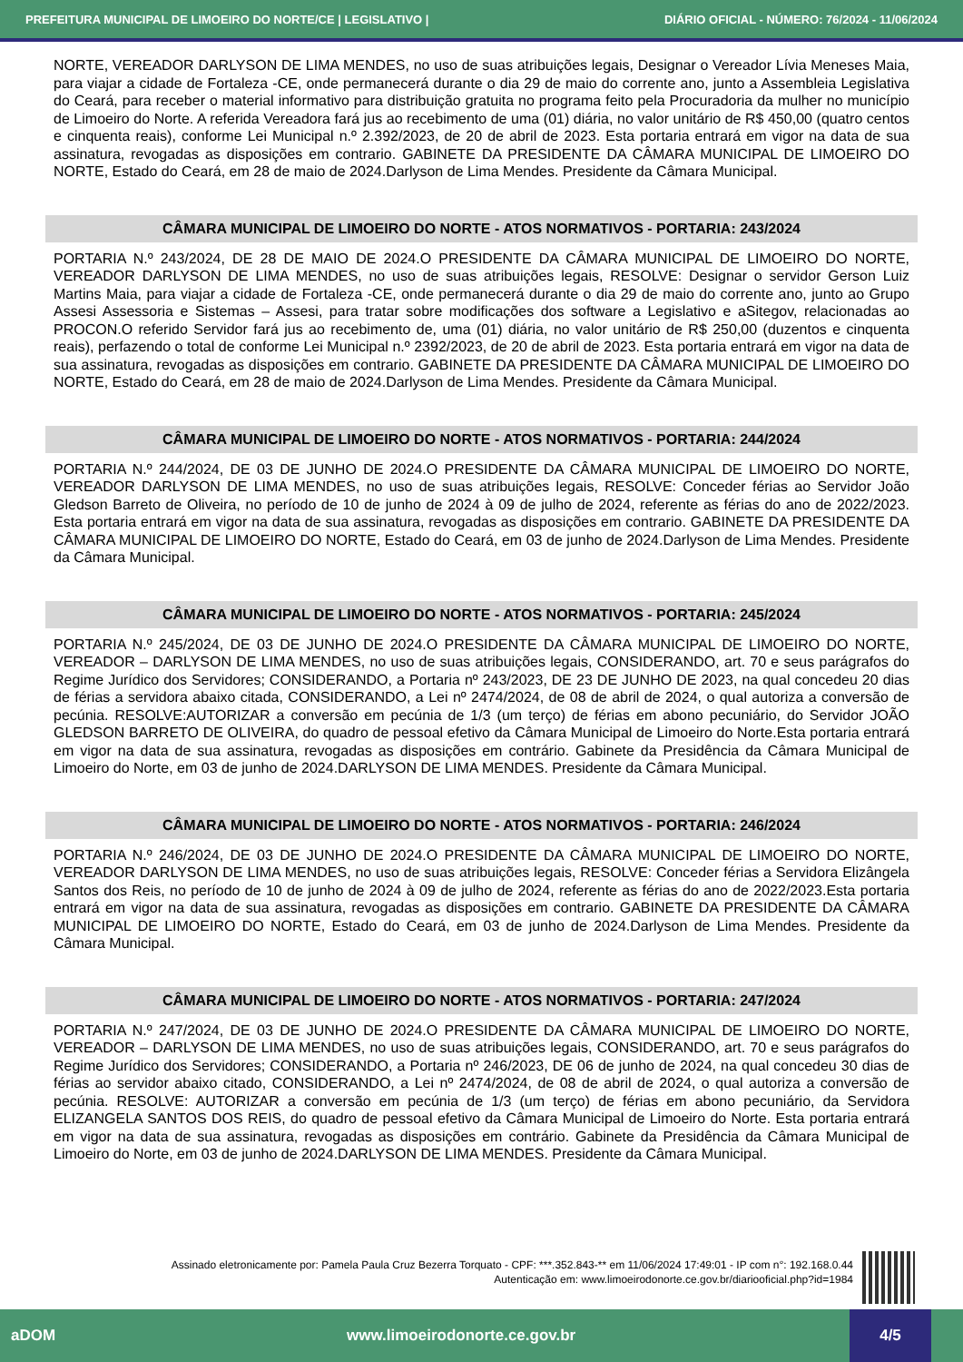PREFEITURA MUNICIPAL DE LIMOEIRO DO NORTE/CE | LEGISLATIVO | DIÁRIO OFICIAL - NÚMERO: 76/2024 - 11/06/2024
NORTE, VEREADOR DARLYSON DE LIMA MENDES, no uso de suas atribuições legais, Designar o Vereador Lívia Meneses Maia, para viajar a cidade de Fortaleza -CE, onde permanecerá durante o dia 29 de maio do corrente ano, junto a Assembleia Legislativa do Ceará, para receber o material informativo para distribuição gratuita no programa feito pela Procuradoria da mulher no município de Limoeiro do Norte. A referida Vereadora fará jus ao recebimento de uma (01) diária, no valor unitário de R$ 450,00 (quatro centos e cinquenta reais), conforme Lei Municipal n.º 2.392/2023, de 20 de abril de 2023. Esta portaria entrará em vigor na data de sua assinatura, revogadas as disposições em contrario. GABINETE DA PRESIDENTE DA CÂMARA MUNICIPAL DE LIMOEIRO DO NORTE, Estado do Ceará, em 28 de maio de 2024.Darlyson de Lima Mendes. Presidente da Câmara Municipal.
CÂMARA MUNICIPAL DE LIMOEIRO DO NORTE - ATOS NORMATIVOS - PORTARIA: 243/2024
PORTARIA N.º 243/2024, DE 28 DE MAIO DE 2024.O PRESIDENTE DA CÂMARA MUNICIPAL DE LIMOEIRO DO NORTE, VEREADOR DARLYSON DE LIMA MENDES, no uso de suas atribuições legais, RESOLVE: Designar o servidor Gerson Luiz Martins Maia, para viajar a cidade de Fortaleza -CE, onde permanecerá durante o dia 29 de maio do corrente ano, junto ao Grupo Assesi Assessoria e Sistemas – Assesi, para tratar sobre modificações dos software a Legislativo e aSitegov, relacionadas ao PROCON.O referido Servidor fará jus ao recebimento de, uma (01) diária, no valor unitário de R$ 250,00 (duzentos e cinquenta reais), perfazendo o total de conforme Lei Municipal n.º 2392/2023, de 20 de abril de 2023. Esta portaria entrará em vigor na data de sua assinatura, revogadas as disposições em contrario. GABINETE DA PRESIDENTE DA CÂMARA MUNICIPAL DE LIMOEIRO DO NORTE, Estado do Ceará, em 28 de maio de 2024.Darlyson de Lima Mendes. Presidente da Câmara Municipal.
CÂMARA MUNICIPAL DE LIMOEIRO DO NORTE - ATOS NORMATIVOS - PORTARIA: 244/2024
PORTARIA N.º 244/2024, DE 03 DE JUNHO DE 2024.O PRESIDENTE DA CÂMARA MUNICIPAL DE LIMOEIRO DO NORTE, VEREADOR DARLYSON DE LIMA MENDES, no uso de suas atribuições legais, RESOLVE: Conceder férias ao Servidor João Gledson Barreto de Oliveira, no período de 10 de junho de 2024 à 09 de julho de 2024, referente as férias do ano de 2022/2023. Esta portaria entrará em vigor na data de sua assinatura, revogadas as disposições em contrario. GABINETE DA PRESIDENTE DA CÂMARA MUNICIPAL DE LIMOEIRO DO NORTE, Estado do Ceará, em 03 de junho de 2024.Darlyson de Lima Mendes. Presidente da Câmara Municipal.
CÂMARA MUNICIPAL DE LIMOEIRO DO NORTE - ATOS NORMATIVOS - PORTARIA: 245/2024
PORTARIA N.º 245/2024, DE 03 DE JUNHO DE 2024.O PRESIDENTE DA CÂMARA MUNICIPAL DE LIMOEIRO DO NORTE, VEREADOR – DARLYSON DE LIMA MENDES, no uso de suas atribuições legais, CONSIDERANDO, art. 70 e seus parágrafos do Regime Jurídico dos Servidores; CONSIDERANDO, a Portaria nº 243/2023, DE 23 DE JUNHO DE 2023, na qual concedeu 20 dias de férias a servidora abaixo citada, CONSIDERANDO, a Lei nº 2474/2024, de 08 de abril de 2024, o qual autoriza a conversão de pecúnia. RESOLVE:AUTORIZAR a conversão em pecúnia de 1/3 (um terço) de férias em abono pecuniário, do Servidor JOÃO GLEDSON BARRETO DE OLIVEIRA, do quadro de pessoal efetivo da Câmara Municipal de Limoeiro do Norte.Esta portaria entrará em vigor na data de sua assinatura, revogadas as disposições em contrário. Gabinete da Presidência da Câmara Municipal de Limoeiro do Norte, em 03 de junho de 2024.DARLYSON DE LIMA MENDES. Presidente da Câmara Municipal.
CÂMARA MUNICIPAL DE LIMOEIRO DO NORTE - ATOS NORMATIVOS - PORTARIA: 246/2024
PORTARIA N.º 246/2024, DE 03 DE JUNHO DE 2024.O PRESIDENTE DA CÂMARA MUNICIPAL DE LIMOEIRO DO NORTE, VEREADOR DARLYSON DE LIMA MENDES, no uso de suas atribuições legais, RESOLVE: Conceder férias a Servidora Elizângela Santos dos Reis, no período de 10 de junho de 2024 à 09 de julho de 2024, referente as férias do ano de 2022/2023.Esta portaria entrará em vigor na data de sua assinatura, revogadas as disposições em contrario. GABINETE DA PRESIDENTE DA CÂMARA MUNICIPAL DE LIMOEIRO DO NORTE, Estado do Ceará, em 03 de junho de 2024.Darlyson de Lima Mendes. Presidente da Câmara Municipal.
CÂMARA MUNICIPAL DE LIMOEIRO DO NORTE - ATOS NORMATIVOS - PORTARIA: 247/2024
PORTARIA N.º 247/2024, DE 03 DE JUNHO DE 2024.O PRESIDENTE DA CÂMARA MUNICIPAL DE LIMOEIRO DO NORTE, VEREADOR – DARLYSON DE LIMA MENDES, no uso de suas atribuições legais, CONSIDERANDO, art. 70 e seus parágrafos do Regime Jurídico dos Servidores; CONSIDERANDO, a Portaria nº 246/2023, DE 06 de junho de 2024, na qual concedeu 30 dias de férias ao servidor abaixo citado, CONSIDERANDO, a Lei nº 2474/2024, de 08 de abril de 2024, o qual autoriza a conversão de pecúnia. RESOLVE: AUTORIZAR a conversão em pecúnia de 1/3 (um terço) de férias em abono pecuniário, da Servidora ELIZANGELA SANTOS DOS REIS, do quadro de pessoal efetivo da Câmara Municipal de Limoeiro do Norte. Esta portaria entrará em vigor na data de sua assinatura, revogadas as disposições em contrário. Gabinete da Presidência da Câmara Municipal de Limoeiro do Norte, em 03 de junho de 2024.DARLYSON DE LIMA MENDES. Presidente da Câmara Municipal.
Assinado eletronicamente por: Pamela Paula Cruz Bezerra Torquato - CPF: ***.352.843-** em 11/06/2024 17:49:01 - IP com n°: 192.168.0.44
Autenticação em: www.limoeirodonorte.ce.gov.br/diariooficial.php?id=1984
aDOM www.limoeirodonorte.ce.gov.br 4/5